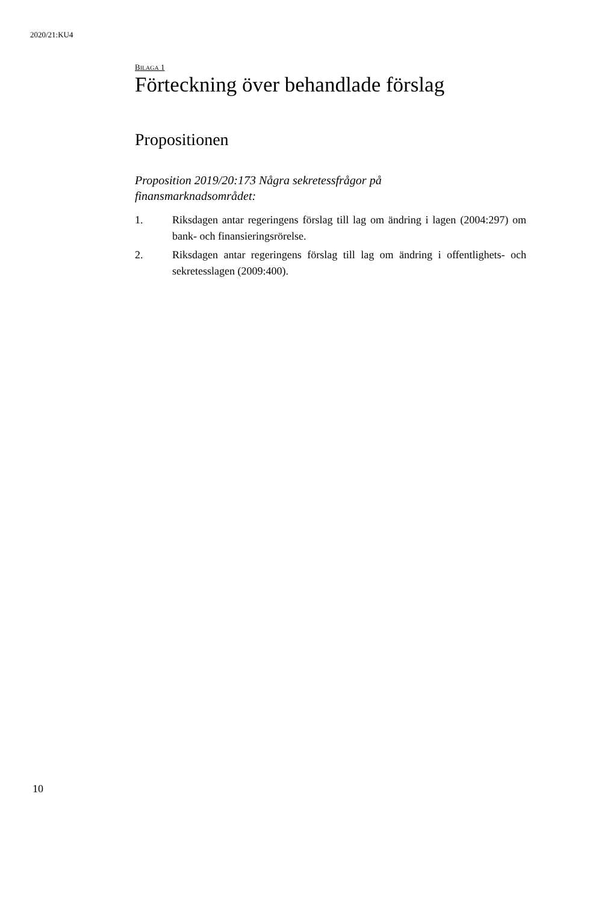2020/21:KU4
BILAGA 1
Förteckning över behandlade förslag
Propositionen
Proposition 2019/20:173 Några sekretessfrågor på
finansmarknadsområdet:
1. Riksdagen antar regeringens förslag till lag om ändring i lagen (2004:297) om bank- och finansieringsrörelse.
2. Riksdagen antar regeringens förslag till lag om ändring i offentlighets- och sekretesslagen (2009:400).
10